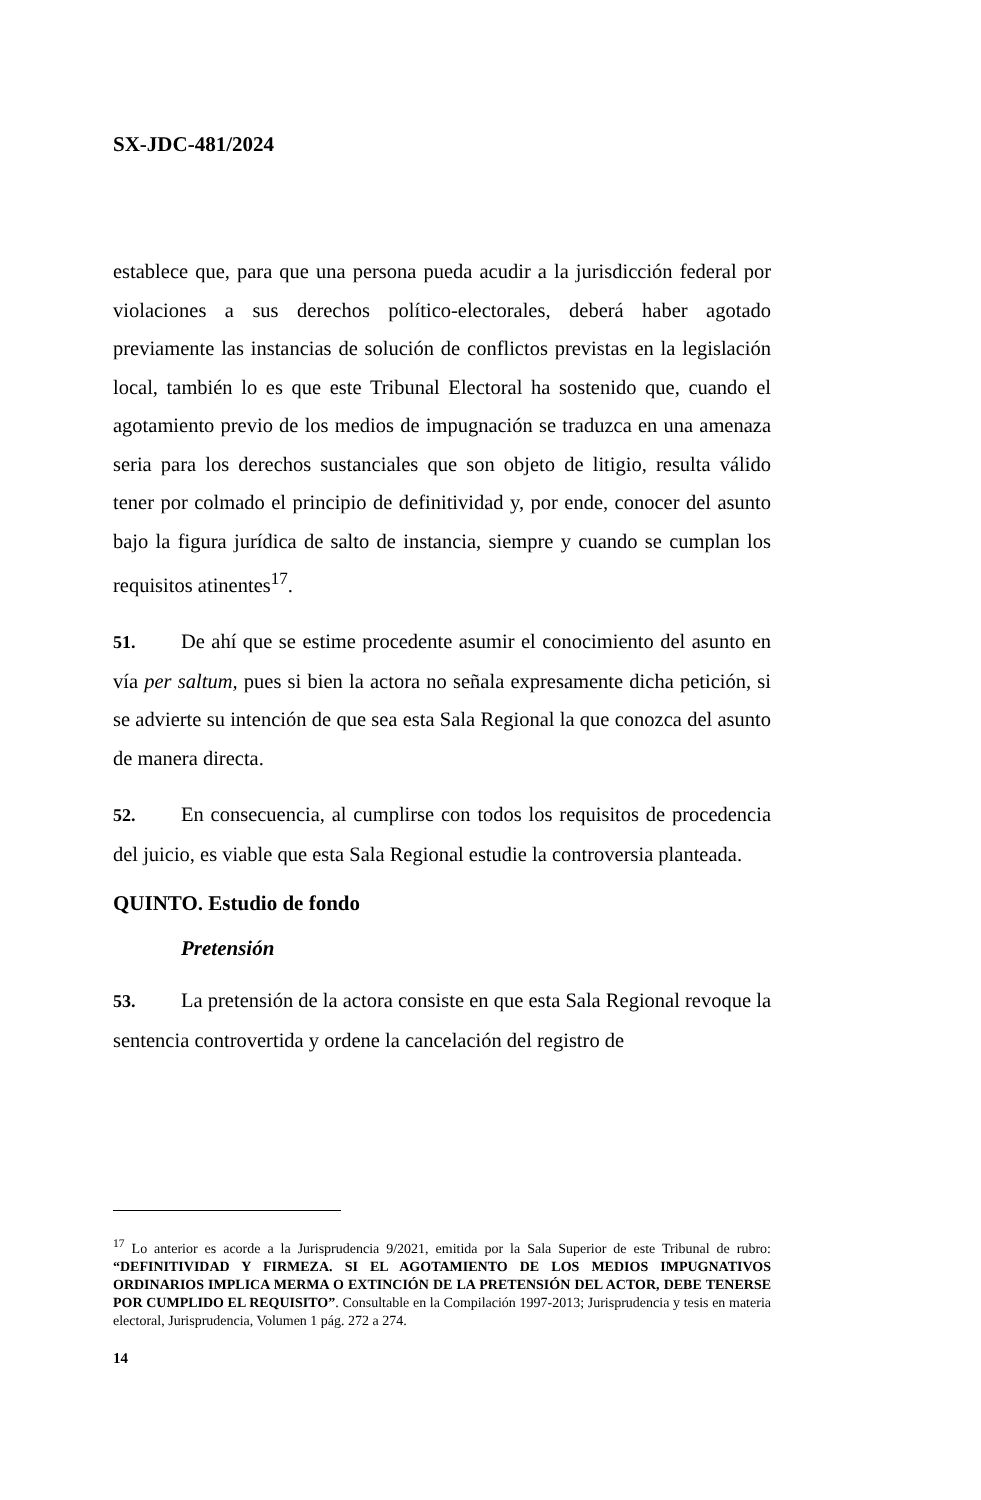SX-JDC-481/2024
establece que, para que una persona pueda acudir a la jurisdicción federal por violaciones a sus derechos político-electorales, deberá haber agotado previamente las instancias de solución de conflictos previstas en la legislación local, también lo es que este Tribunal Electoral ha sostenido que, cuando el agotamiento previo de los medios de impugnación se traduzca en una amenaza seria para los derechos sustanciales que son objeto de litigio, resulta válido tener por colmado el principio de definitividad y, por ende, conocer del asunto bajo la figura jurídica de salto de instancia, siempre y cuando se cumplan los requisitos atinentes<sup>17</sup>.
51. De ahí que se estime procedente asumir el conocimiento del asunto en vía per saltum, pues si bien la actora no señala expresamente dicha petición, si se advierte su intención de que sea esta Sala Regional la que conozca del asunto de manera directa.
52. En consecuencia, al cumplirse con todos los requisitos de procedencia del juicio, es viable que esta Sala Regional estudie la controversia planteada.
QUINTO. Estudio de fondo
Pretensión
53. La pretensión de la actora consiste en que esta Sala Regional revoque la sentencia controvertida y ordene la cancelación del registro de
<sup>17</sup> Lo anterior es acorde a la Jurisprudencia 9/2021, emitida por la Sala Superior de este Tribunal de rubro: “DEFINITIVIDAD Y FIRMEZA. SI EL AGOTAMIENTO DE LOS MEDIOS IMPUGNATIVOS ORDINARIOS IMPLICA MERMA O EXTINCIÓN DE LA PRETENSIÓN DEL ACTOR, DEBE TENERSE POR CUMPLIDO EL REQUISITO”. Consultable en la Compilación 1997-2013; Jurisprudencia y tesis en materia electoral, Jurisprudencia, Volumen 1 pág. 272 a 274.
14